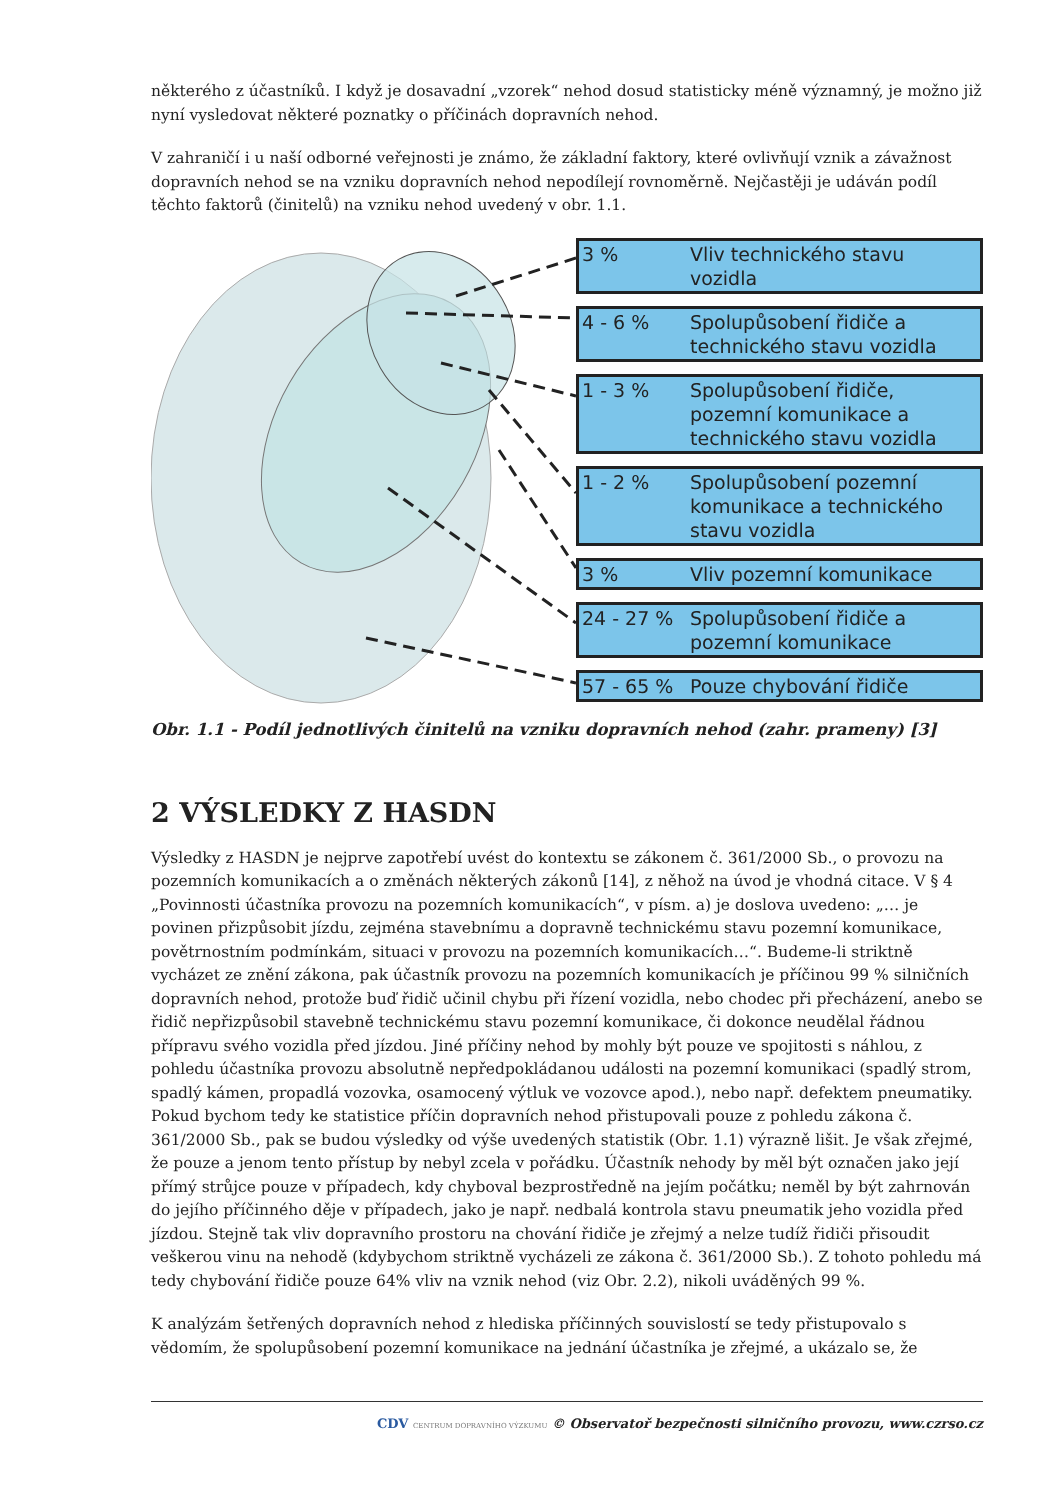některého z účastníků. I když je dosavadní „vzorek“ nehod dosud statisticky méně významný, je možno již nyní vysledovat některé poznatky o příčinách dopravních nehod.
V zahraničí i u naší odborné veřejnosti je známo, že základní faktory, které ovlivňují vznik a závažnost dopravních nehod se na vzniku dopravních nehod nepodílejí rovnoměrně. Nejčastěji je udáván podíl těchto faktorů (činitelů) na vzniku nehod uvedený v obr. 1.1.
3 % Vliv technického stavu vozidla
4 - 6 % Spolupůsobení řidiče a technického stavu vozidla
1 - 3 % Spolupůsobení řidiče, pozemní komunikace a technického stavu vozidla
1 - 2 % Spolupůsobení pozemní komunikace a technického stavu vozidla
3 % Vliv pozemní komunikace
24 - 27 % Spolupůsobení řidiče a pozemní komunikace
57 - 65 % Pouze chybování řidiče
Obr. 1.1 - Podíl jednotlivých činitelů na vzniku dopravních nehod (zahr. prameny) [3]
2 VÝSLEDKY Z HASDN
Výsledky z HASDN je nejprve zapotřebí uvést do kontextu se zákonem č. 361/2000 Sb., o provozu na pozemních komunikacích a o změnách některých zákonů [14], z něhož na úvod je vhodná citace. V § 4 „Povinnosti účastníka provozu na pozemních komunikacích“, v písm. a) je doslova uvedeno: „… je povinen přizpůsobit jízdu, zejména stavebnímu a dopravně technickému stavu pozemní komunikace, povětrnostním podmínkám, situaci v provozu na pozemních komunikacích…“. Budeme-li striktně vycházet ze znění zákona, pak účastník provozu na pozemních komunikacích je příčinou 99 % silničních dopravních nehod, protože buď řidič učinil chybu při řízení vozidla, nebo chodec při přecházení, anebo se řidič nepřizpůsobil stavebně technickému stavu pozemní komunikace, či dokonce neudělal řádnou přípravu svého vozidla před jízdou. Jiné příčiny nehod by mohly být pouze ve spojitosti s náhlou, z pohledu účastníka provozu absolutně nepředpokládanou události na pozemní komunikaci (spadlý strom, spadlý kámen, propadlá vozovka, osamocený výtluk ve vozovce apod.), nebo např. defektem pneumatiky. Pokud bychom tedy ke statistice příčin dopravních nehod přistupovali pouze z pohledu zákona č. 361/2000 Sb., pak se budou výsledky od výše uvedených statistik (Obr. 1.1) výrazně lišit. Je však zřejmé, že pouze a jenom tento přístup by nebyl zcela v pořádku. Účastník nehody by měl být označen jako její přímý strůjce pouze v případech, kdy chyboval bezprostředně na jejím počátku; neměl by být zahrnován do jejího příčinného děje v případech, jako je např. nedbalá kontrola stavu pneumatik jeho vozidla před jízdou. Stejně tak vliv dopravního prostoru na chování řidiče je zřejmý a nelze tudíž řidiči přisoudit veškerou vinu na nehodě (kdybychom striktně vycházeli ze zákona č. 361/2000 Sb.). Z tohoto pohledu má tedy chybování řidiče pouze 64% vliv na vznik nehod (viz Obr. 2.2), nikoli uváděných 99 %.
K analýzám šetřených dopravních nehod z hlediska příčinných souvislostí se tedy přistupovalo s vědomím, že spolupůsobení pozemní komunikace na jednání účastníka je zřejmé, a ukázalo se, že
CDV CENTRUM DOPRAVNÍHO VÝZKUMU © Observatoř bezpečnosti silničního provozu, www.czrso.cz